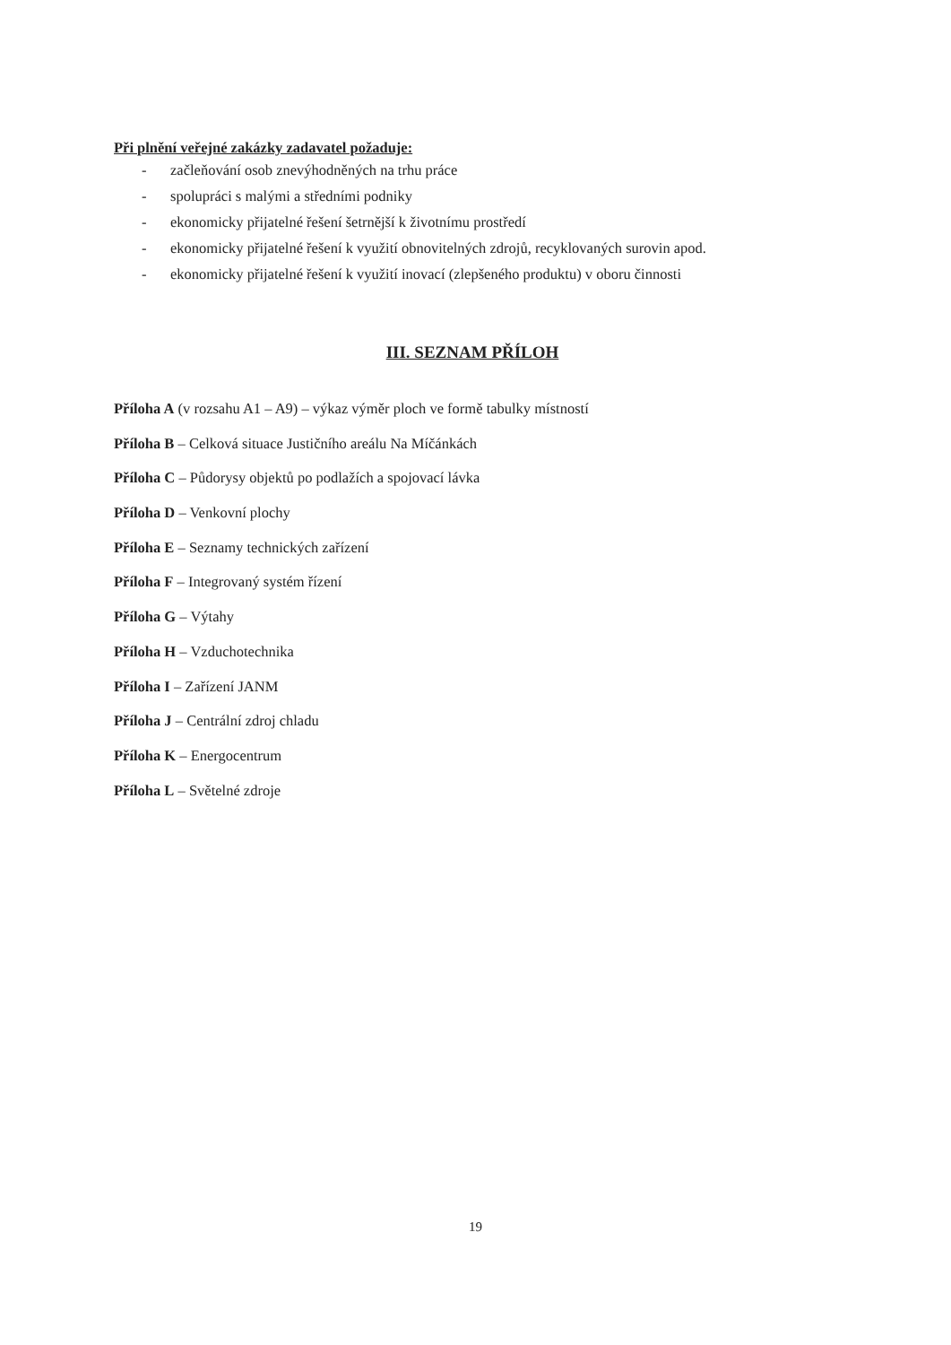Při plnění veřejné zakázky zadavatel požaduje:
- začleňování osob znevýhodněných na trhu práce
- spolupráci s malými a středními podniky
- ekonomicky přijatelné řešení šetrnější k životnímu prostředí
- ekonomicky přijatelné řešení k využití obnovitelných zdrojů, recyklovaných surovin apod.
- ekonomicky přijatelné řešení k využití inovací (zlepšeného produktu) v oboru činnosti
III. SEZNAM PŘÍLOH
Příloha A (v rozsahu A1 – A9) – výkaz výměr ploch ve formě tabulky místností
Příloha B – Celková situace Justičního areálu Na Míčánkách
Příloha C – Půdorysy objektů po podlažích a spojovací lávka
Příloha D – Venkovní plochy
Příloha E – Seznamy technických zařízení
Příloha F – Integrovaný systém řízení
Příloha G – Výtahy
Příloha H – Vzduchotechnika
Příloha I – Zařízení JANM
Příloha J – Centrální zdroj chladu
Příloha K – Energocentrum
Příloha L – Světelné zdroje
19